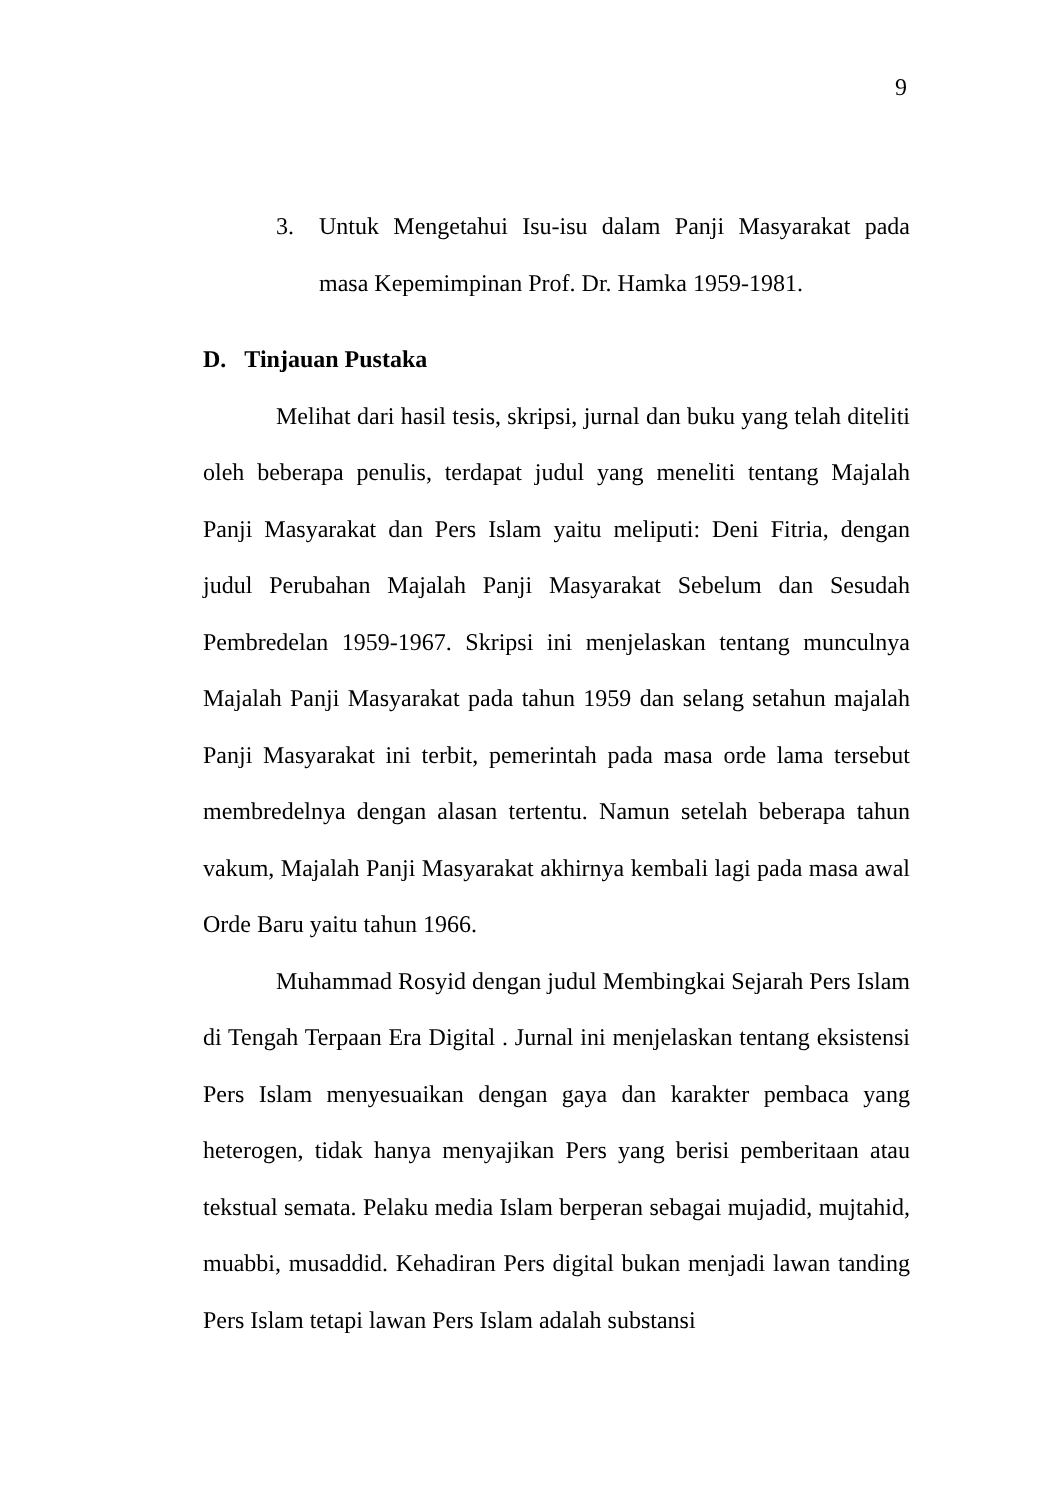9
3. Untuk Mengetahui Isu-isu dalam Panji Masyarakat pada masa Kepemimpinan Prof. Dr. Hamka 1959-1981.
D. Tinjauan Pustaka
Melihat dari hasil tesis, skripsi, jurnal dan buku yang telah diteliti oleh beberapa penulis, terdapat judul yang meneliti tentang Majalah Panji Masyarakat dan Pers Islam yaitu meliputi: Deni Fitria, dengan judul Perubahan Majalah Panji Masyarakat Sebelum dan Sesudah Pembredelan 1959-1967. Skripsi ini menjelaskan tentang munculnya Majalah Panji Masyarakat pada tahun 1959 dan selang setahun majalah Panji Masyarakat ini terbit, pemerintah pada masa orde lama tersebut membredelnya dengan alasan tertentu. Namun setelah beberapa tahun vakum, Majalah Panji Masyarakat akhirnya kembali lagi pada masa awal Orde Baru yaitu tahun 1966.
Muhammad Rosyid dengan judul Membingkai Sejarah Pers Islam di Tengah Terpaan Era Digital . Jurnal ini menjelaskan tentang eksistensi Pers Islam menyesuaikan dengan gaya dan karakter pembaca yang heterogen, tidak hanya menyajikan Pers yang berisi pemberitaan atau tekstual semata. Pelaku media Islam berperan sebagai mujadid, mujtahid, muabbi, musaddid. Kehadiran Pers digital bukan menjadi lawan tanding Pers Islam tetapi lawan Pers Islam adalah substansi